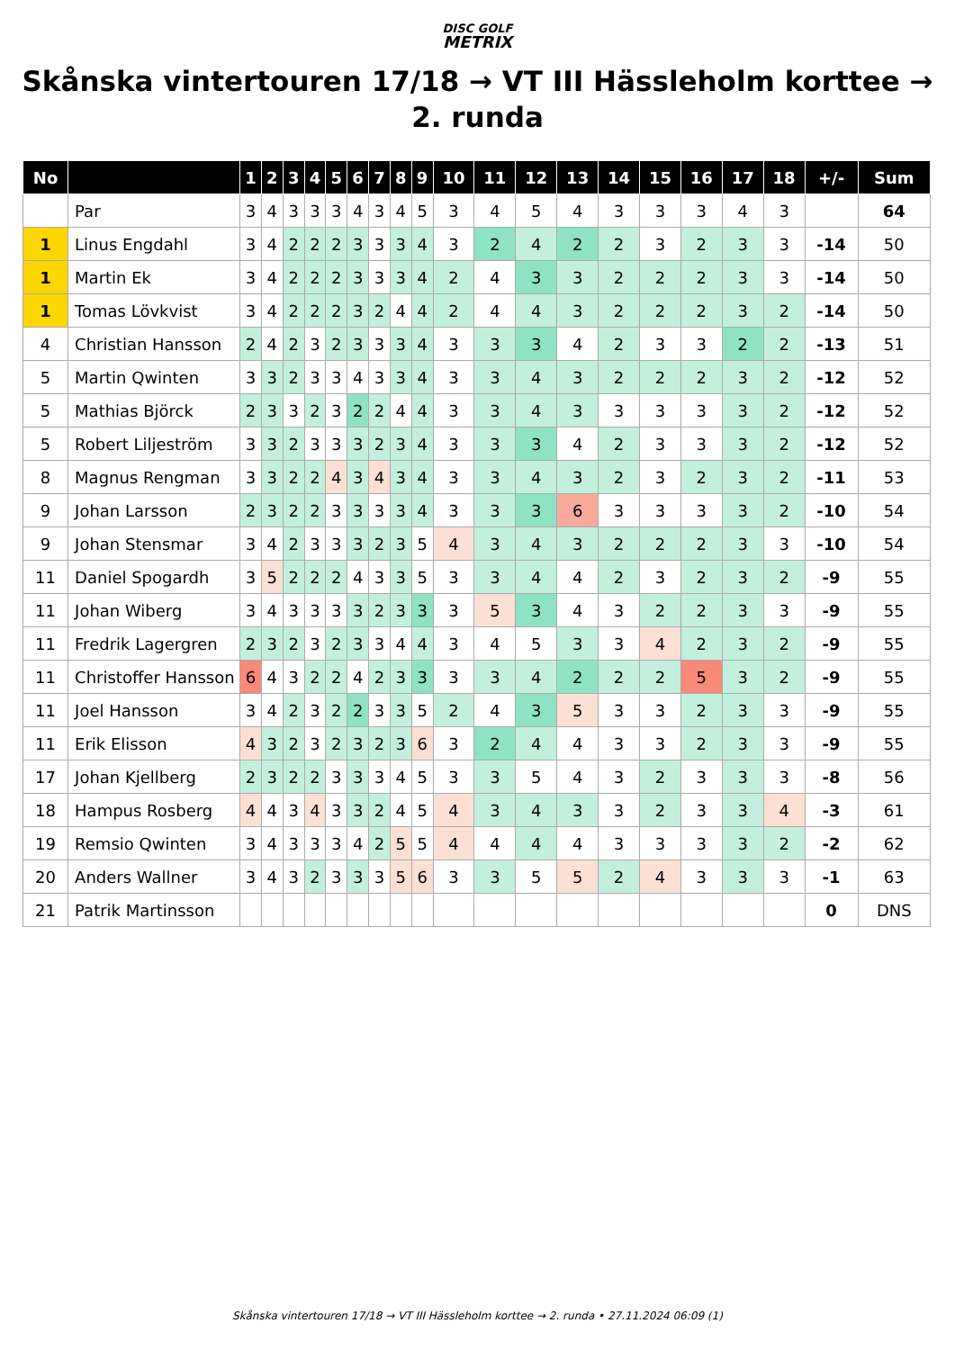DISC GOLF
METRIX
Skånska vintertouren 17/18 → VT III Hässleholm korttee → 2. runda
| No | | 1 | 2 | 3 | 4 | 5 | 6 | 7 | 8 | 9 | 10 | 11 | 12 | 13 | 14 | 15 | 16 | 17 | 18 | +/- | Sum |
| --- | --- | --- | --- | --- | --- | --- | --- | --- | --- | --- | --- | --- | --- | --- | --- | --- | --- | --- | --- | --- | --- |
| | Par | 3 | 4 | 3 | 3 | 3 | 4 | 3 | 4 | 5 | 3 | 4 | 5 | 4 | 3 | 3 | 3 | 4 | 3 | | 64 |
| 1 | Linus Engdahl | 3 | 4 | 2 | 2 | 2 | 3 | 3 | 3 | 4 | 3 | 2 | 4 | 2 | 2 | 3 | 2 | 3 | 3 | -14 | 50 |
| 1 | Martin Ek | 3 | 4 | 2 | 2 | 2 | 3 | 3 | 3 | 4 | 2 | 4 | 3 | 3 | 2 | 2 | 2 | 3 | 3 | -14 | 50 |
| 1 | Tomas Lövkvist | 3 | 4 | 2 | 2 | 2 | 3 | 2 | 4 | 4 | 2 | 4 | 4 | 3 | 2 | 2 | 2 | 3 | 2 | -14 | 50 |
| 4 | Christian Hansson | 2 | 4 | 2 | 3 | 2 | 3 | 3 | 3 | 4 | 3 | 3 | 3 | 4 | 2 | 3 | 3 | 2 | 2 | -13 | 51 |
| 5 | Martin Qwinten | 3 | 3 | 2 | 3 | 3 | 4 | 3 | 3 | 4 | 3 | 3 | 4 | 3 | 2 | 2 | 2 | 3 | 2 | -12 | 52 |
| 5 | Mathias Björck | 2 | 3 | 3 | 2 | 3 | 2 | 2 | 4 | 4 | 3 | 3 | 4 | 3 | 3 | 3 | 3 | 3 | 2 | -12 | 52 |
| 5 | Robert Liljeström | 3 | 3 | 2 | 3 | 3 | 3 | 2 | 3 | 4 | 3 | 3 | 3 | 4 | 2 | 3 | 3 | 3 | 2 | -12 | 52 |
| 8 | Magnus Rengman | 3 | 3 | 2 | 2 | 4 | 3 | 4 | 3 | 4 | 3 | 3 | 4 | 3 | 2 | 3 | 2 | 3 | 2 | -11 | 53 |
| 9 | Johan Larsson | 2 | 3 | 2 | 2 | 3 | 3 | 3 | 3 | 4 | 3 | 3 | 3 | 6 | 3 | 3 | 3 | 3 | 2 | -10 | 54 |
| 9 | Johan Stensmar | 3 | 4 | 2 | 3 | 3 | 3 | 2 | 3 | 5 | 4 | 3 | 4 | 3 | 2 | 2 | 2 | 3 | 3 | -10 | 54 |
| 11 | Daniel Spogardh | 3 | 5 | 2 | 2 | 2 | 4 | 3 | 3 | 5 | 3 | 3 | 4 | 4 | 2 | 3 | 2 | 3 | 2 | -9 | 55 |
| 11 | Johan Wiberg | 3 | 4 | 3 | 3 | 3 | 3 | 2 | 3 | 3 | 3 | 5 | 3 | 4 | 3 | 2 | 2 | 3 | 3 | -9 | 55 |
| 11 | Fredrik Lagergren | 2 | 3 | 2 | 3 | 2 | 3 | 3 | 4 | 4 | 3 | 4 | 5 | 3 | 3 | 4 | 2 | 3 | 2 | -9 | 55 |
| 11 | Christoffer Hansson | 6 | 4 | 3 | 2 | 2 | 4 | 2 | 3 | 3 | 3 | 3 | 4 | 2 | 2 | 2 | 5 | 3 | 2 | -9 | 55 |
| 11 | Joel Hansson | 3 | 4 | 2 | 3 | 2 | 2 | 3 | 3 | 5 | 2 | 4 | 3 | 5 | 3 | 3 | 2 | 3 | 3 | -9 | 55 |
| 11 | Erik Elisson | 4 | 3 | 2 | 3 | 2 | 3 | 2 | 3 | 6 | 3 | 2 | 4 | 4 | 3 | 3 | 2 | 3 | 3 | -9 | 55 |
| 17 | Johan Kjellberg | 2 | 3 | 2 | 2 | 3 | 3 | 3 | 4 | 5 | 3 | 3 | 5 | 4 | 3 | 2 | 3 | 3 | 3 | -8 | 56 |
| 18 | Hampus Rosberg | 4 | 4 | 3 | 4 | 3 | 3 | 2 | 4 | 5 | 4 | 3 | 4 | 3 | 3 | 2 | 3 | 3 | 4 | -3 | 61 |
| 19 | Remsio Qwinten | 3 | 4 | 3 | 3 | 3 | 4 | 2 | 5 | 5 | 4 | 4 | 4 | 4 | 3 | 3 | 3 | 3 | 2 | -2 | 62 |
| 20 | Anders Wallner | 3 | 4 | 3 | 2 | 3 | 3 | 3 | 5 | 6 | 3 | 3 | 5 | 5 | 2 | 4 | 3 | 3 | 3 | -1 | 63 |
| 21 | Patrik Martinsson | | | | | | | | | | | | | | | | | | | 0 | DNS |
Skånska vintertouren 17/18 → VT III Hässleholm korttee → 2. runda • 27.11.2024 06:09 (1)